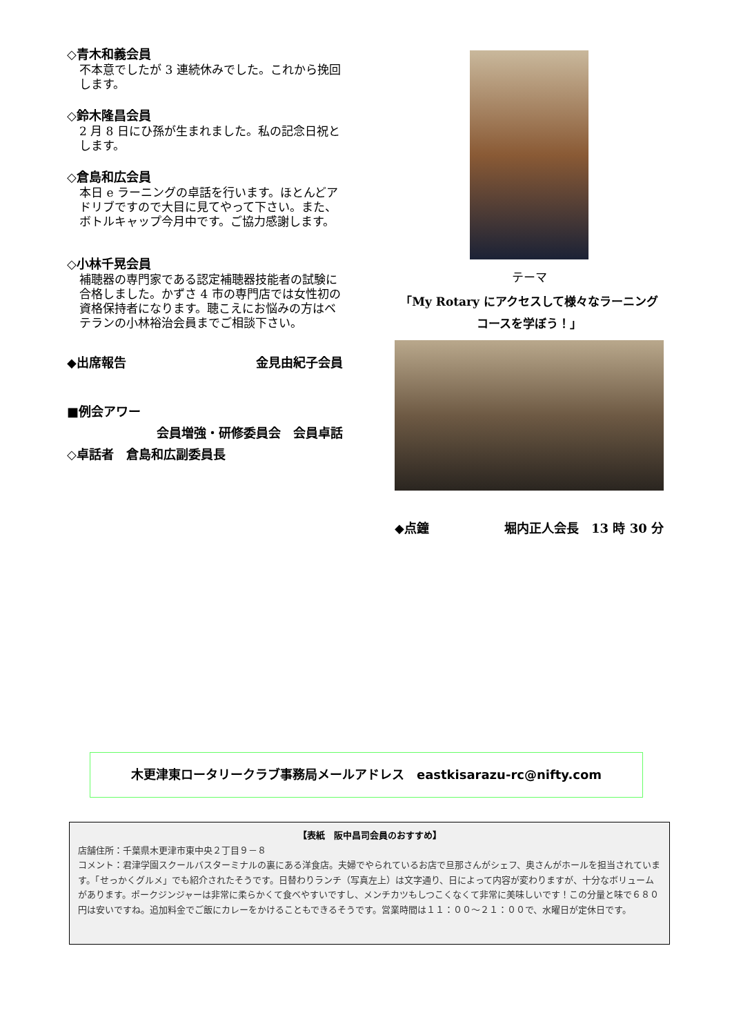◇青木和義会員
不本意でしたが 3 連続休みでした。これから挽回します。
◇鈴木隆昌会員
2 月 8 日にひ孫が生まれました。私の記念日祝とします。
◇倉島和広会員
本日 e ラーニングの卓話を行います。ほとんどアドリブですので大目に見てやって下さい。また、ボトルキャップ今月中です。ご協力感謝します。
◇小林千晃会員
補聴器の専門家である認定補聴器技能者の試験に合格しました。かずさ 4 市の専門店では女性初の資格保持者になります。聴こえにお悩みの方はベテランの小林裕治会員までご相談下さい。
◆出席報告 金見由紀子会員
■例会アワー
会員増強・研修委員会　会員卓話
◇卓話者　倉島和広副委員長
テーマ
「My Rotary にアクセスして様々なラーニング
コースを学ぼう！」
◆点鐘 堀内正人会長　13 時 30 分
木更津東ロータリークラブ事務局メールアドレス　eastkisarazu-rc@nifty.com
【表紙　阪中昌司会員のおすすめ】
店舗住所：千葉県木更津市東中央２丁目９－８
コメント：君津学園スクールバスターミナルの裏にある洋食店。夫婦でやられているお店で旦那さんがシェフ、奥さんがホールを担当されています。「せっかくグルメ」でも紹介されたそうです。日替わりランチ（写真左上）は文字通り、日によって内容が変わりますが、十分なボリュームがあります。ポークジンジャーは非常に柔らかくて食べやすいですし、メンチカツもしつこくなくて非常に美味しいです！この分量と味で６８０円は安いですね。追加料金でご飯にカレーをかけることもできるそうです。営業時間は１１：００～２１：００で、水曜日が定休日です。